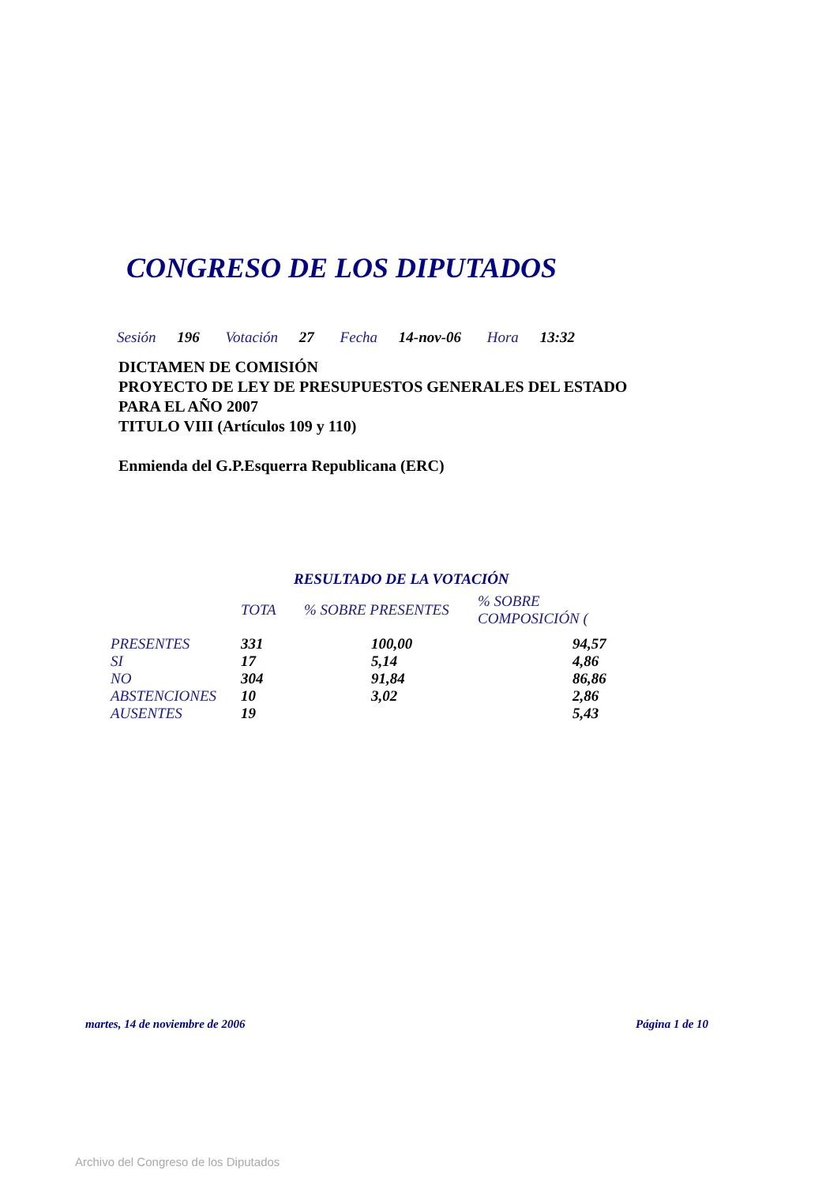CONGRESO DE LOS DIPUTADOS
Sesión 196 Votación 27 Fecha 14-nov-06 Hora 13:32
DICTAMEN DE COMISIÓN
PROYECTO DE LEY DE PRESUPUESTOS GENERALES DEL ESTADO
PARA EL AÑO 2007
TITULO VIII (Artículos 109 y 110)
Enmienda del G.P.Esquerra Republicana (ERC)
RESULTADO DE LA VOTACIÓN
| | TOTA | % SOBRE PRESENTES | % SOBRE COMPOSICIÓN ( |
| --- | --- | --- | --- |
| PRESENTES | 331 | 100,00 | 94,57 |
| SI | 17 | 5,14 | 4,86 |
| NO | 304 | 91,84 | 86,86 |
| ABSTENCIONES | 10 | 3,02 | 2,86 |
| AUSENTES | 19 | | 5,43 |
martes, 14 de noviembre de 2006
Página 1 de 10
Archivo del Congreso de los Diputados